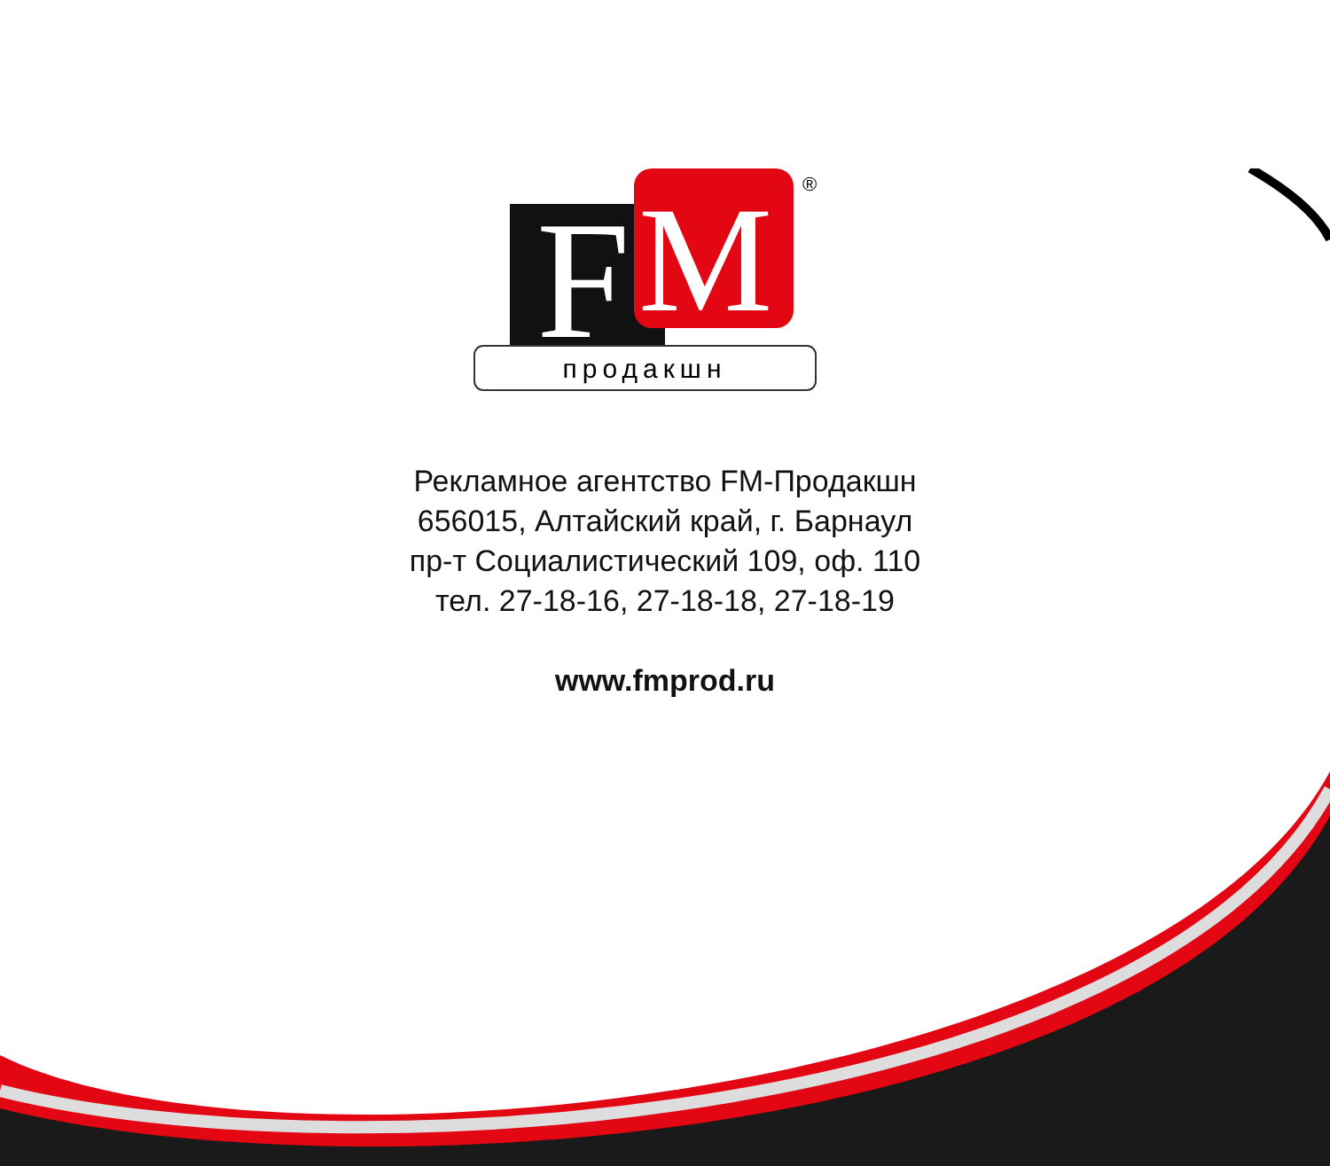F
M
®
продакшн
Рекламное агентство FM-Продакшн
656015, Алтайский край, г. Барнаул
пр-т Социалистический 109, оф. 110
тел. 27-18-16, 27-18-18, 27-18-19
www.fmprod.ru